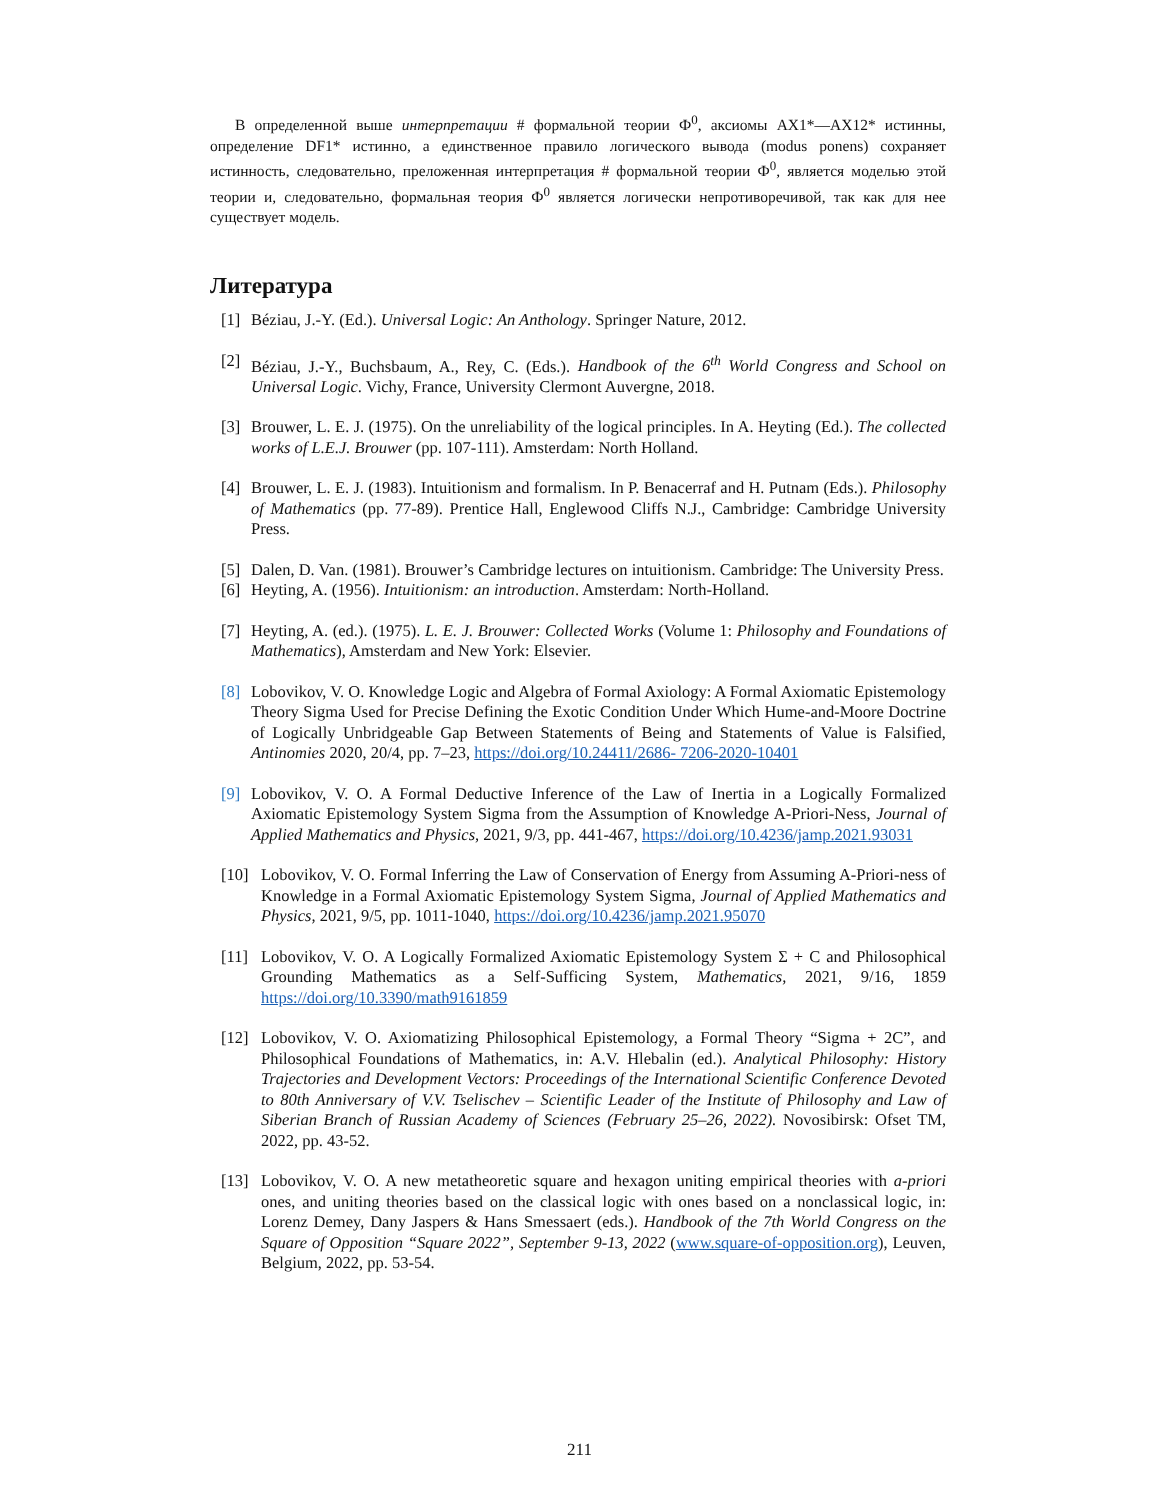В определенной выше интерпретации # формальной теории Ф<sup>0</sup>, аксиомы AX1*—AX12* истинны, определение DF1* истинно, а единственное правило логического вывода (modus ponens) сохраняет истинность, следовательно, преложенная интерпретация # формальной теории Ф<sup>0</sup>, является моделью этой теории и, следовательно, формальная теория Ф<sup>0</sup> является логически непротиворечивой, так как для нее существует модель.
Литература
[1] Béziau, J.-Y. (Ed.). Universal Logic: An Anthology. Springer Nature, 2012.
[2] Béziau, J.-Y., Buchsbaum, A., Rey, C. (Eds.). Handbook of the 6<sup>th</sup> World Congress and School on Universal Logic. Vichy, France, University Clermont Auvergne, 2018.
[3] Brouwer, L. E. J. (1975). On the unreliability of the logical principles. In A. Heyting (Ed.). The collected works of L.E.J. Brouwer (pp. 107-111). Amsterdam: North Holland.
[4] Brouwer, L. E. J. (1983). Intuitionism and formalism. In P. Benacerraf and H. Putnam (Eds.). Philosophy of Mathematics (pp. 77-89). Prentice Hall, Englewood Cliffs N.J., Cambridge: Cambridge University Press.
[5] Dalen, D. Van. (1981). Brouwer’s Cambridge lectures on intuitionism. Cambridge: The University Press.
[6] Heyting, A. (1956). Intuitionism: an introduction. Amsterdam: North-Holland.
[7] Heyting, A. (ed.). (1975). L. E. J. Brouwer: Collected Works (Volume 1: Philosophy and Foundations of Mathematics), Amsterdam and New York: Elsevier.
[8] Lobovikov, V. O. Knowledge Logic and Algebra of Formal Axiology: A Formal Axiomatic Epistemology Theory Sigma Used for Precise Defining the Exotic Condition Under Which Hume-and-Moore Doctrine of Logically Unbridgeable Gap Between Statements of Being and Statements of Value is Falsified, Antinomies 2020, 20/4, pp. 7–23, https://doi.org/10.24411/2686- 7206-2020-10401
[9] Lobovikov, V. O. A Formal Deductive Inference of the Law of Inertia in a Logically Formalized Axiomatic Epistemology System Sigma from the Assumption of Knowledge A-Priori-Ness, Journal of Applied Mathematics and Physics, 2021, 9/3, pp. 441-467, https://doi.org/10.4236/jamp.2021.93031
[10] Lobovikov, V. O. Formal Inferring the Law of Conservation of Energy from Assuming A-Priori-ness of Knowledge in a Formal Axiomatic Epistemology System Sigma, Journal of Applied Mathematics and Physics, 2021, 9/5, pp. 1011-1040, https://doi.org/10.4236/jamp.2021.95070
[11] Lobovikov, V. O. A Logically Formalized Axiomatic Epistemology System Σ + C and Philosophical Grounding Mathematics as a Self-Sufficing System, Mathematics, 2021, 9/16, 1859 https://doi.org/10.3390/math9161859
[12] Lobovikov, V. O. Axiomatizing Philosophical Epistemology, a Formal Theory “Sigma + 2C”, and Philosophical Foundations of Mathematics, in: A.V. Hlebalin (ed.). Analytical Philosophy: History Trajectories and Development Vectors: Proceedings of the International Scientific Conference Devoted to 80th Anniversary of V.V. Tselischev – Scientific Leader of the Institute of Philosophy and Law of Siberian Branch of Russian Academy of Sciences (February 25–26, 2022). Novosibirsk: Ofset TM, 2022, pp. 43-52.
[13] Lobovikov, V. O. A new metatheoretic square and hexagon uniting empirical theories with a-priori ones, and uniting theories based on the classical logic with ones based on a nonclassical logic, in: Lorenz Demey, Dany Jaspers & Hans Smessaert (eds.). Handbook of the 7th World Congress on the Square of Opposition “Square 2022”, September 9-13, 2022 (www.square-of-opposition.org), Leuven, Belgium, 2022, pp. 53-54.
211